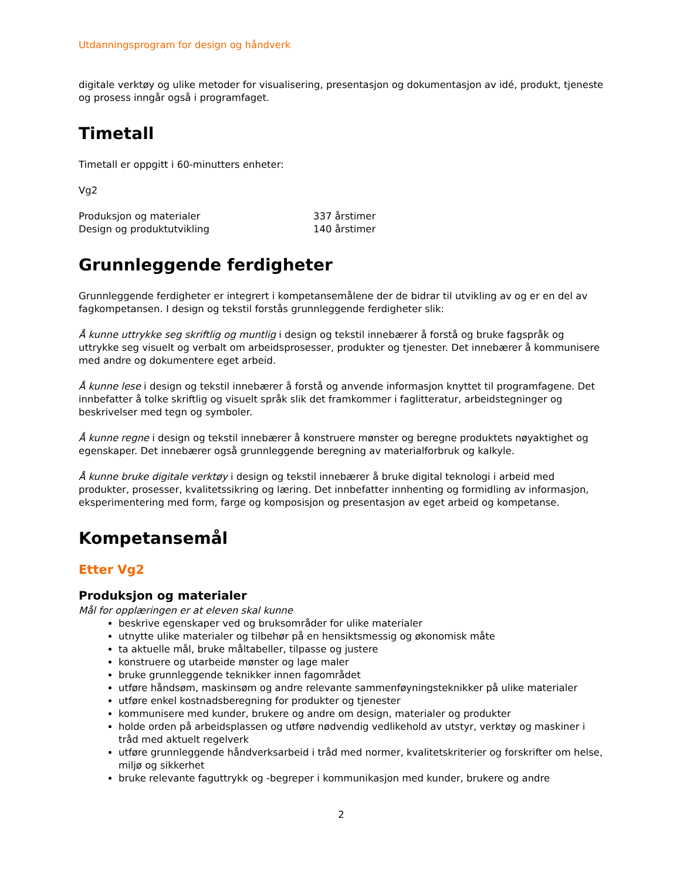Utdanningsprogram for design og håndverk
digitale verktøy og ulike metoder for visualisering, presentasjon og dokumentasjon av idé, produkt, tjeneste og prosess inngår også i programfaget.
Timetall
Timetall er oppgitt i 60-minutters enheter:
Vg2
| Produksjon og materialer | 337 årstimer |
| Design og produktutvikling | 140 årstimer |
Grunnleggende ferdigheter
Grunnleggende ferdigheter er integrert i kompetansemålene der de bidrar til utvikling av og er en del av fagkompetansen. I design og tekstil forstås grunnleggende ferdigheter slik:
Å kunne uttrykke seg skriftlig og muntlig i design og tekstil innebærer å forstå og bruke fagspråk og uttrykke seg visuelt og verbalt om arbeidsprosesser, produkter og tjenester. Det innebærer å kommunisere med andre og dokumentere eget arbeid.
Å kunne lese i design og tekstil innebærer å forstå og anvende informasjon knyttet til programfagene. Det innbefatter å tolke skriftlig og visuelt språk slik det framkommer i faglitteratur, arbeidstegninger og beskrivelser med tegn og symboler.
Å kunne regne i design og tekstil innebærer å konstruere mønster og beregne produktets nøyaktighet og egenskaper. Det innebærer også grunnleggende beregning av materialforbruk og kalkyle.
Å kunne bruke digitale verktøy i design og tekstil innebærer å bruke digital teknologi i arbeid med produkter, prosesser, kvalitetssikring og læring. Det innbefatter innhenting og formidling av informasjon, eksperimentering med form, farge og komposisjon og presentasjon av eget arbeid og kompetanse.
Kompetansemål
Etter Vg2
Produksjon og materialer
Mål for opplæringen er at eleven skal kunne
beskrive egenskaper ved og bruksområder for ulike materialer
utnytte ulike materialer og tilbehør på en hensiktsmessig og økonomisk måte
ta aktuelle mål, bruke måltabeller, tilpasse og justere
konstruere og utarbeide mønster og lage maler
bruke grunnleggende teknikker innen fagområdet
utføre håndsøm, maskinsøm og andre relevante sammenføyningsteknikker på ulike materialer
utføre enkel kostnadsberegning for produkter og tjenester
kommunisere med kunder, brukere og andre om design, materialer og produkter
holde orden på arbeidsplassen og utføre nødvendig vedlikehold av utstyr, verktøy og maskiner i tråd med aktuelt regelverk
utføre grunnleggende håndverksarbeid i tråd med normer, kvalitetskriterier og forskrifter om helse, miljø og sikkerhet
bruke relevante faguttrykk og -begreper i kommunikasjon med kunder, brukere og andre
2